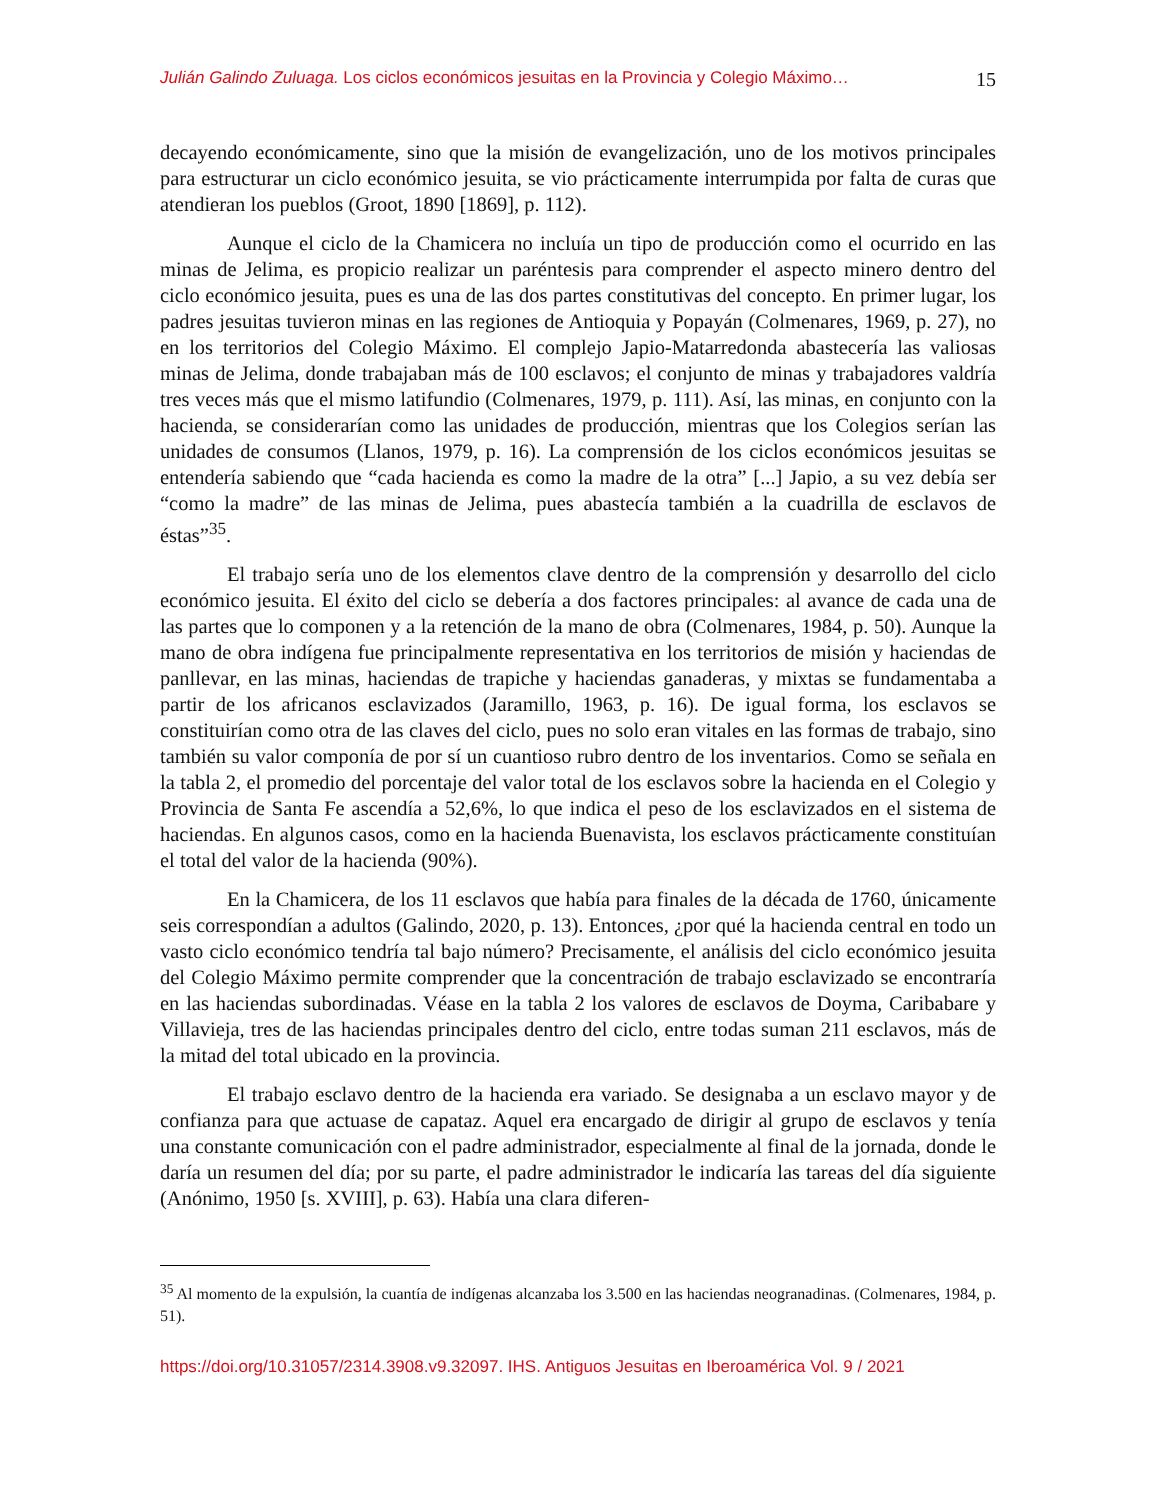Julián Galindo Zuluaga. Los ciclos económicos jesuitas en la Provincia y Colegio Máximo… 15
decayendo económicamente, sino que la misión de evangelización, uno de los motivos principales para estructurar un ciclo económico jesuita, se vio prácticamente interrumpida por falta de curas que atendieran los pueblos (Groot, 1890 [1869], p. 112).
Aunque el ciclo de la Chamicera no incluía un tipo de producción como el ocurrido en las minas de Jelima, es propicio realizar un paréntesis para comprender el aspecto minero dentro del ciclo económico jesuita, pues es una de las dos partes constitutivas del concepto. En primer lugar, los padres jesuitas tuvieron minas en las regiones de Antioquia y Popayán (Colmenares, 1969, p. 27), no en los territorios del Colegio Máximo. El complejo Japio-Matarredonda abastecería las valiosas minas de Jelima, donde trabajaban más de 100 esclavos; el conjunto de minas y trabajadores valdría tres veces más que el mismo latifundio (Colmenares, 1979, p. 111). Así, las minas, en conjunto con la hacienda, se considerarían como las unidades de producción, mientras que los Colegios serían las unidades de consumos (Llanos, 1979, p. 16). La comprensión de los ciclos económicos jesuitas se entendería sabiendo que “cada hacienda es como la madre de la otra” [...] Japio, a su vez debía ser “como la madre” de las minas de Jelima, pues abastecía también a la cuadrilla de esclavos de éstas”<sup>35</sup>.
El trabajo sería uno de los elementos clave dentro de la comprensión y desarrollo del ciclo económico jesuita. El éxito del ciclo se debería a dos factores principales: al avance de cada una de las partes que lo componen y a la retención de la mano de obra (Colmenares, 1984, p. 50). Aunque la mano de obra indígena fue principalmente representativa en los territorios de misión y haciendas de panllevar, en las minas, haciendas de trapiche y haciendas ganaderas, y mixtas se fundamentaba a partir de los africanos esclavizados (Jaramillo, 1963, p. 16). De igual forma, los esclavos se constituirían como otra de las claves del ciclo, pues no solo eran vitales en las formas de trabajo, sino también su valor componía de por sí un cuantioso rubro dentro de los inventarios. Como se señala en la tabla 2, el promedio del porcentaje del valor total de los esclavos sobre la hacienda en el Colegio y Provincia de Santa Fe ascendía a 52,6%, lo que indica el peso de los esclavizados en el sistema de haciendas. En algunos casos, como en la hacienda Buenavista, los esclavos prácticamente constituían el total del valor de la hacienda (90%).
En la Chamicera, de los 11 esclavos que había para finales de la década de 1760, únicamente seis correspondían a adultos (Galindo, 2020, p. 13). Entonces, ¿por qué la hacienda central en todo un vasto ciclo económico tendría tal bajo número? Precisamente, el análisis del ciclo económico jesuita del Colegio Máximo permite comprender que la concentración de trabajo esclavizado se encontraría en las haciendas subordinadas. Véase en la tabla 2 los valores de esclavos de Doyma, Caribabare y Villavieja, tres de las haciendas principales dentro del ciclo, entre todas suman 211 esclavos, más de la mitad del total ubicado en la provincia.
El trabajo esclavo dentro de la hacienda era variado. Se designaba a un esclavo mayor y de confianza para que actuase de capataz. Aquel era encargado de dirigir al grupo de esclavos y tenía una constante comunicación con el padre administrador, especialmente al final de la jornada, donde le daría un resumen del día; por su parte, el padre administrador le indicaría las tareas del día siguiente (Anónimo, 1950 [s. XVIII], p. 63). Había una clara diferen-
<sup>35</sup> Al momento de la expulsión, la cuantía de indígenas alcanzaba los 3.500 en las haciendas neogranadinas. (Colmenares, 1984, p. 51).
https://doi.org/10.31057/2314.3908.v9.32097. IHS. Antiguos Jesuitas en Iberoamérica Vol. 9 / 2021